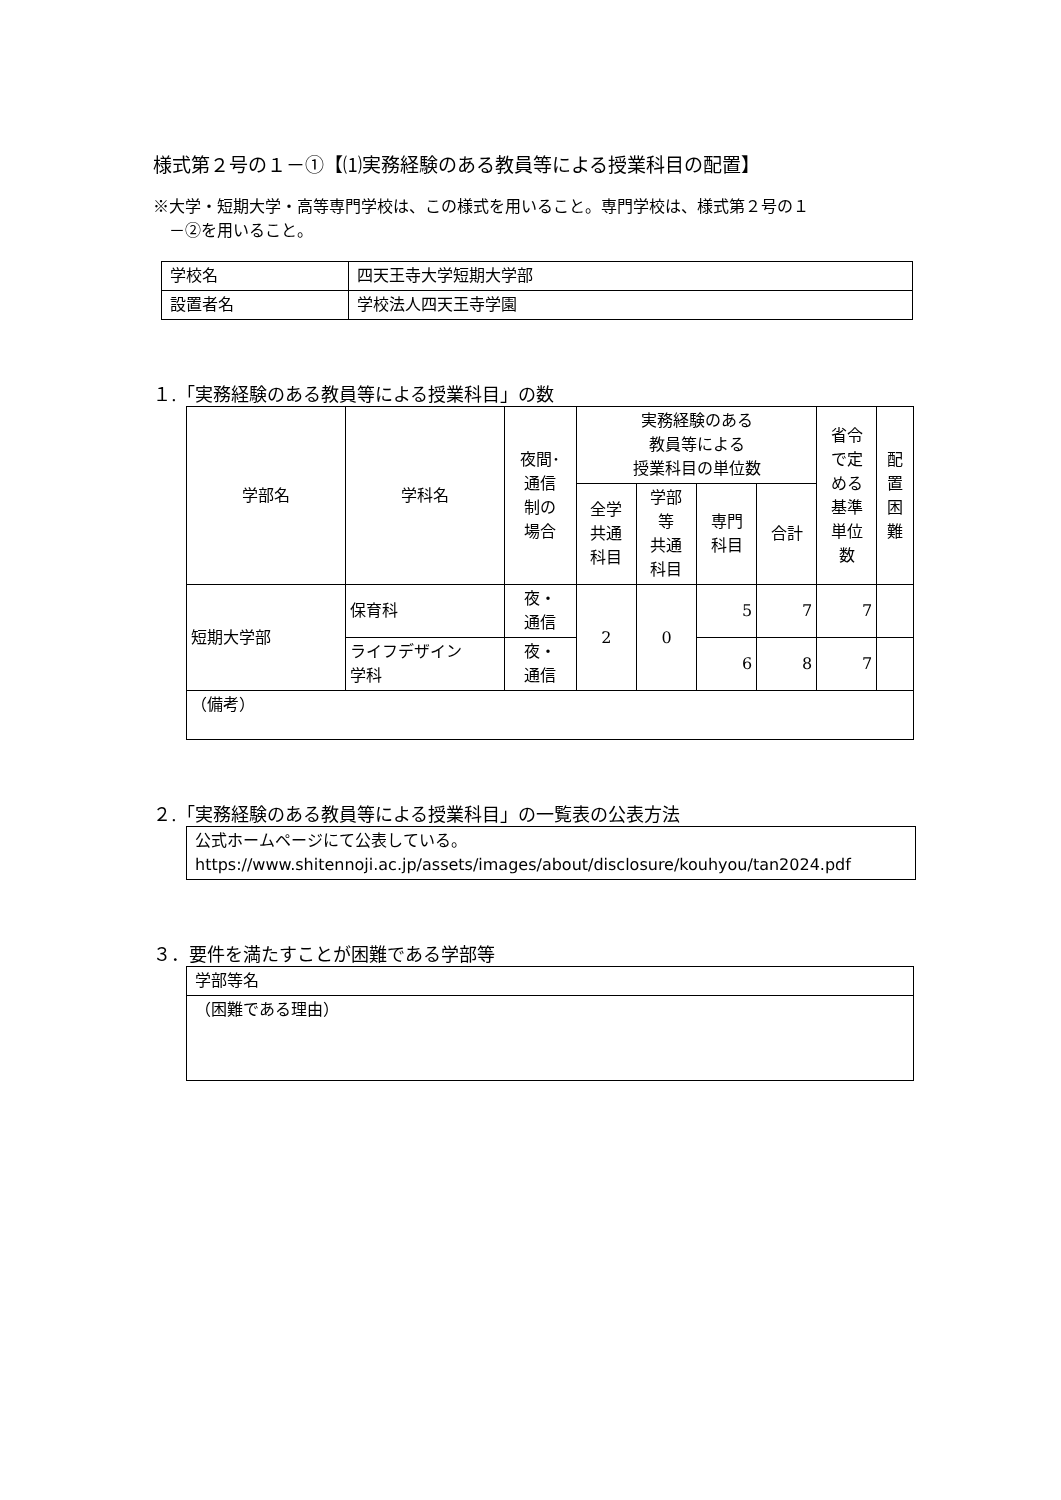様式第２号の１－①【⑴実務経験のある教員等による授業科目の配置】
※大学・短期大学・高等専門学校は、この様式を用いること。専門学校は、様式第２号の１
　－②を用いること。
| 学校名 | 四天王寺大学短期大学部 |
| 設置者名 | 学校法人四天王寺学園 |
１.「実務経験のある教員等による授業科目」の数
| 学部名 | 学科名 | 夜間･ 通信 制の 場合 | 実務経験のある 教員等による 授業科目の単位数 | | | | 省令 で定 める 基準 単位 数 | 配 置 困 難 |
| --- | --- | --- | --- | --- | --- | --- | --- | --- |
| | | | 全学 共通 科目 | 学部 等 共通 科目 | 専門 科目 | 合計 | | |
| 短期大学部 | 保育科 | 夜・ 通信 | 2 | 0 | 5 | 7 | 7 | |
| | ライフデザイン 学科 | 夜・ 通信 | | | 6 | 8 | 7 | |
| （備考） | | | | | | | | |
２.「実務経験のある教員等による授業科目」の一覧表の公表方法
公式ホームページにて公表している。
https://www.shitennoji.ac.jp/assets/images/about/disclosure/kouhyou/tan2024.pdf
３．要件を満たすことが困難である学部等
| 学部等名 |
| （困難である理由） |